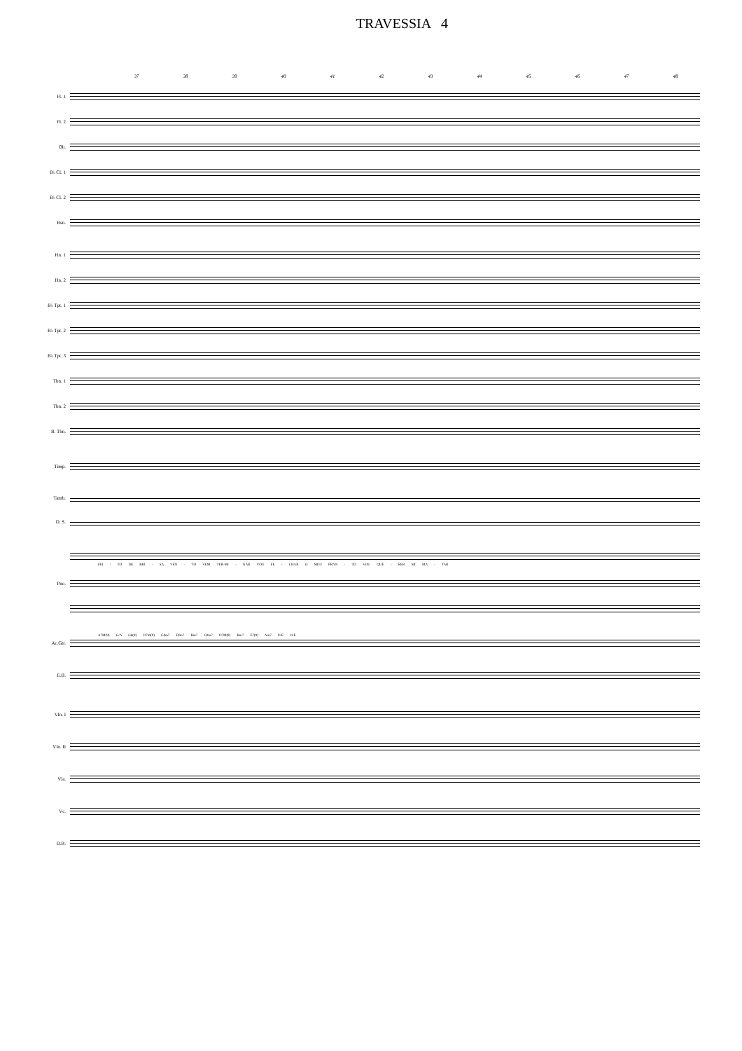TRAVESSIA 4
37 38 39 40 41 42 43 44 45 46 47 48
Fl. 1
Fl. 2
Ob.
B♭ Cl. 1
B♭ Cl. 2
Bsn.
Hn. 1
Hn. 2
B♭ Tpt. 1
B♭ Tpt. 2
B♭ Tpt. 3
Tbn. 1
Tbn. 2
B. Tbn.
Timp.
Tamb.
D. S.
FEI - TO DE BRI - SA VEN - TO VEM TER-MI - NAR VOU FE - CHAR O MEU PRAN - TO VOU QUE - RER MI MA - TAR
Pno.
A7M(9) G/A G6(9) D7M(9) C♯m7 F♯m7 Bm7 C♯m7 D7M(9) Bm7 E7(9) Am7 D/E D/E
Ac.Gtr.
E.B.
Vln. I
Vln. II
Vla.
Vc.
D.B.